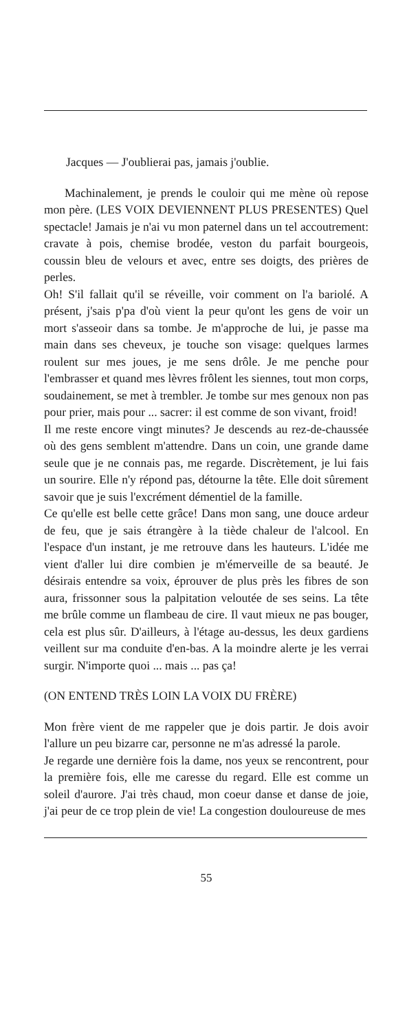Jacques — J'oublierai pas, jamais j'oublie.
Machinalement, je prends le couloir qui me mène où repose mon père. (LES VOIX DEVIENNENT PLUS PRESENTES) Quel spectacle! Jamais je n'ai vu mon paternel dans un tel accoutrement: cravate à pois, chemise brodée, veston du parfait bourgeois, coussin bleu de velours et avec, entre ses doigts, des prières de perles.
Oh! S'il fallait qu'il se réveille, voir comment on l'a bariolé. A présent, j'sais p'pa d'où vient la peur qu'ont les gens de voir un mort s'asseoir dans sa tombe. Je m'approche de lui, je passe ma main dans ses cheveux, je touche son visage: quelques larmes roulent sur mes joues, je me sens drôle. Je me penche pour l'embrasser et quand mes lèvres frôlent les siennes, tout mon corps, soudainement, se met à trembler. Je tombe sur mes genoux non pas pour prier, mais pour ... sacrer: il est comme de son vivant, froid!
Il me reste encore vingt minutes? Je descends au rez-de-chaussée où des gens semblent m'attendre. Dans un coin, une grande dame seule que je ne connais pas, me regarde. Discrètement, je lui fais un sourire. Elle n'y répond pas, détourne la tête. Elle doit sûrement savoir que je suis l'excrément démentiel de la famille.
Ce qu'elle est belle cette grâce! Dans mon sang, une douce ardeur de feu, que je sais étrangère à la tiède chaleur de l'alcool. En l'espace d'un instant, je me retrouve dans les hauteurs. L'idée me vient d'aller lui dire combien je m'émerveille de sa beauté. Je désirais entendre sa voix, éprouver de plus près les fibres de son aura, frissonner sous la palpitation veloutée de ses seins. La tête me brûle comme un flambeau de cire. Il vaut mieux ne pas bouger, cela est plus sûr. D'ailleurs, à l'étage au-dessus, les deux gardiens veillent sur ma conduite d'en-bas. A la moindre alerte je les verrai surgir. N'importe quoi ... mais ... pas ça!
(ON ENTEND TRÈS LOIN LA VOIX DU FRÈRE)
Mon frère vient de me rappeler que je dois partir. Je dois avoir l'allure un peu bizarre car, personne ne m'as adressé la parole.
Je regarde une dernière fois la dame, nos yeux se rencontrent, pour la première fois, elle me caresse du regard. Elle est comme un soleil d'aurore. J'ai très chaud, mon coeur danse et danse de joie, j'ai peur de ce trop plein de vie! La congestion douloureuse de mes
55